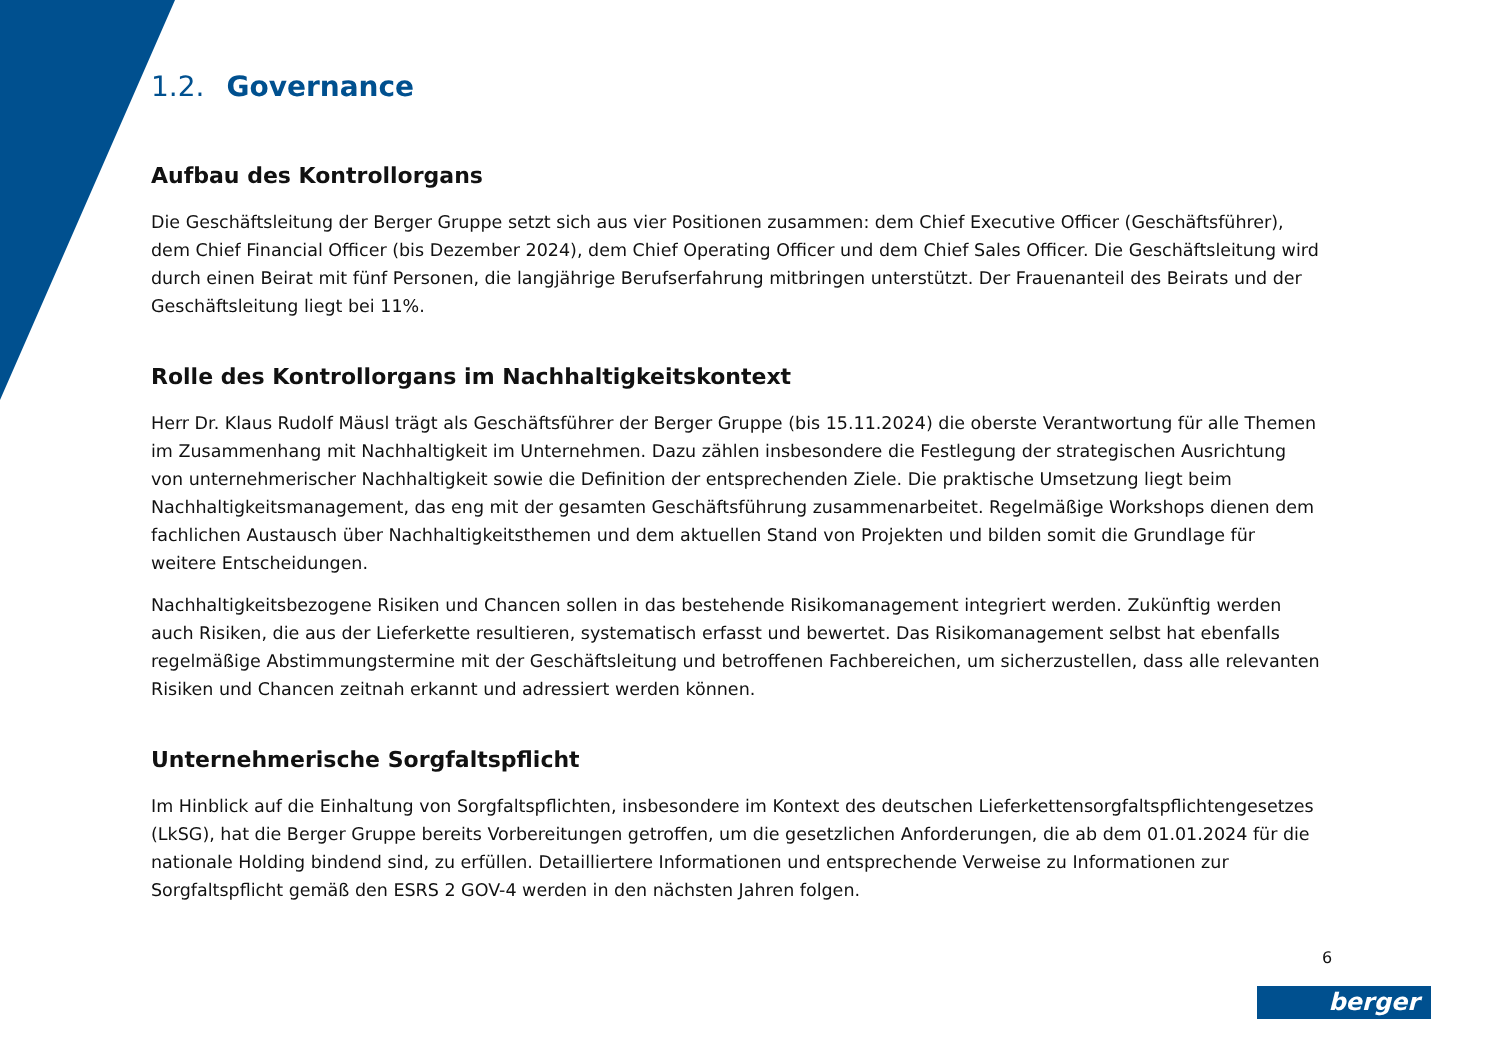1.2. Governance
Aufbau des Kontrollorgans
Die Geschäftsleitung der Berger Gruppe setzt sich aus vier Positionen zusammen: dem Chief Executive Officer (Geschäftsführer), dem Chief Financial Officer (bis Dezember 2024), dem Chief Operating Officer und dem Chief Sales Officer. Die Geschäftsleitung wird durch einen Beirat mit fünf Personen, die langjährige Berufserfahrung mitbringen unterstützt. Der Frauenanteil des Beirats und der Geschäftsleitung liegt bei 11%.
Rolle des Kontrollorgans im Nachhaltigkeitskontext
Herr Dr. Klaus Rudolf Mäusl trägt als Geschäftsführer der Berger Gruppe (bis 15.11.2024) die oberste Verantwortung für alle Themen im Zusammenhang mit Nachhaltigkeit im Unternehmen. Dazu zählen insbesondere die Festlegung der strategischen Ausrichtung von unternehmerischer Nachhaltigkeit sowie die Definition der entsprechenden Ziele. Die praktische Umsetzung liegt beim Nachhaltigkeitsmanagement, das eng mit der gesamten Geschäftsführung zusammenarbeitet. Regelmäßige Workshops dienen dem fachlichen Austausch über Nachhaltigkeitsthemen und dem aktuellen Stand von Projekten und bilden somit die Grundlage für weitere Entscheidungen.
Nachhaltigkeitsbezogene Risiken und Chancen sollen in das bestehende Risikomanagement integriert werden. Zukünftig werden auch Risiken, die aus der Lieferkette resultieren, systematisch erfasst und bewertet. Das Risikomanagement selbst hat ebenfalls regelmäßige Abstimmungstermine mit der Geschäftsleitung und betroffenen Fachbereichen, um sicherzustellen, dass alle relevanten Risiken und Chancen zeitnah erkannt und adressiert werden können.
Unternehmerische Sorgfaltspflicht
Im Hinblick auf die Einhaltung von Sorgfaltspflichten, insbesondere im Kontext des deutschen Lieferkettensorgfaltspflichtengesetzes (LkSG), hat die Berger Gruppe bereits Vorbereitungen getroffen, um die gesetzlichen Anforderungen, die ab dem 01.01.2024 für die nationale Holding bindend sind, zu erfüllen. Detailliertere Informationen und entsprechende Verweise zu Informationen zur Sorgfaltspflicht gemäß den ESRS 2 GOV-4 werden in den nächsten Jahren folgen.
6
berger